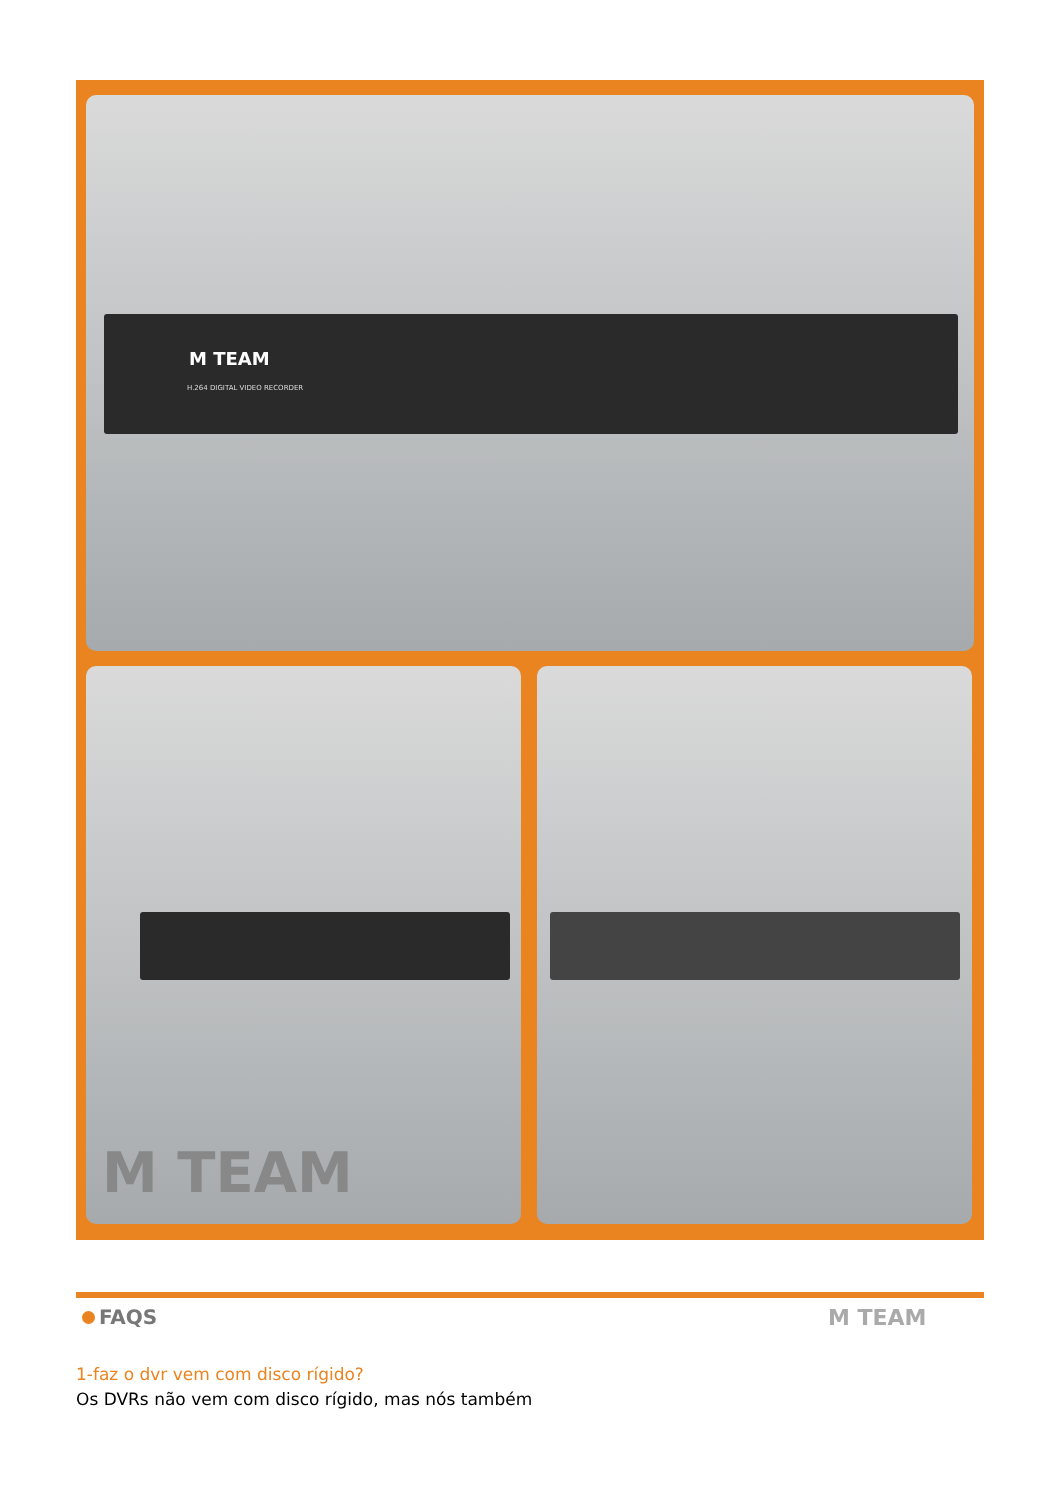M TEAM
H.264 DIGITAL VIDEO RECORDER
M TEAM
FAQS M TEAM
1-faz o dvr vem com disco rígido?
Os DVRs não vem com disco rígido, mas nós também